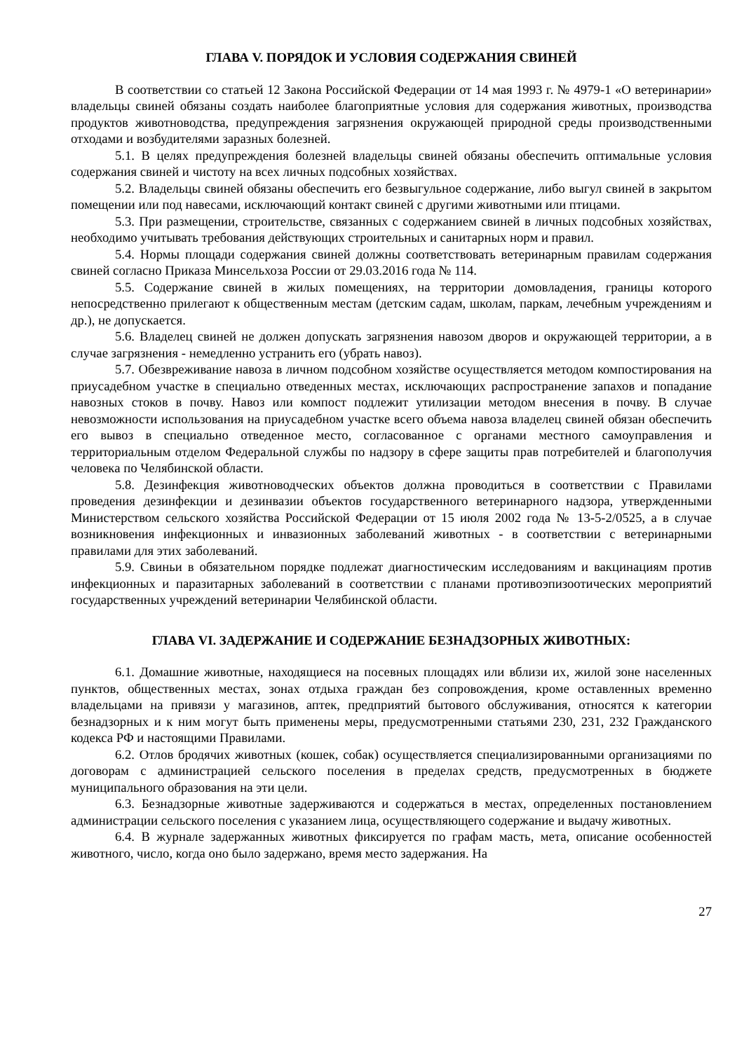ГЛАВА V. ПОРЯДОК И УСЛОВИЯ СОДЕРЖАНИЯ СВИНЕЙ
В соответствии со статьей 12 Закона Российской Федерации от 14 мая 1993 г. № 4979-1 «О ветеринарии» владельцы свиней обязаны создать наиболее благоприятные условия для содержания животных, производства продуктов животноводства, предупреждения загрязнения окружающей природной среды производственными отходами и возбудителями заразных болезней.
5.1. В целях предупреждения болезней владельцы свиней обязаны обеспечить оптимальные условия содержания свиней и чистоту на всех личных подсобных хозяйствах.
5.2. Владельцы свиней обязаны обеспечить его безвыгульное содержание, либо выгул свиней в закрытом помещении или под навесами, исключающий контакт свиней с другими животными или птицами.
5.3. При размещении, строительстве, связанных с содержанием свиней в личных подсобных хозяйствах, необходимо учитывать требования действующих строительных и санитарных норм и правил.
5.4. Нормы площади содержания свиней должны соответствовать ветеринарным правилам содержания свиней согласно Приказа Минсельхоза России от 29.03.2016 года № 114.
5.5. Содержание свиней в жилых помещениях, на территории домовладения, границы которого непосредственно прилегают к общественным местам (детским садам, школам, паркам, лечебным учреждениям и др.), не допускается.
5.6. Владелец свиней не должен допускать загрязнения навозом дворов и окружающей территории, а в случае загрязнения - немедленно устранить его (убрать навоз).
5.7. Обезвреживание навоза в личном подсобном хозяйстве осуществляется методом компостирования на приусадебном участке в специально отведенных местах, исключающих распространение запахов и попадание навозных стоков в почву. Навоз или компост подлежит утилизации методом внесения в почву. В случае невозможности использования на приусадебном участке всего объема навоза владелец свиней обязан обеспечить его вывоз в специально отведенное место, согласованное с органами местного самоуправления и территориальным отделом Федеральной службы по надзору в сфере защиты прав потребителей и благополучия человека по Челябинской области.
5.8. Дезинфекция животноводческих объектов должна проводиться в соответствии с Правилами проведения дезинфекции и дезинвазии объектов государственного ветеринарного надзора, утвержденными Министерством сельского хозяйства Российской Федерации от 15 июля 2002 года № 13-5-2/0525, а в случае возникновения инфекционных и инвазионных заболеваний животных - в соответствии с ветеринарными правилами для этих заболеваний.
5.9. Свиньи в обязательном порядке подлежат диагностическим исследованиям и вакцинациям против инфекционных и паразитарных заболеваний в соответствии с планами противоэпизоотических мероприятий государственных учреждений ветеринарии Челябинской области.
ГЛАВА VI. ЗАДЕРЖАНИЕ И СОДЕРЖАНИЕ БЕЗНАДЗОРНЫХ ЖИВОТНЫХ:
6.1. Домашние животные, находящиеся на посевных площадях или вблизи их, жилой зоне населенных пунктов, общественных местах, зонах отдыха граждан без сопровождения, кроме оставленных временно владельцами на привязи у магазинов, аптек, предприятий бытового обслуживания, относятся к категории безнадзорных и к ним могут быть применены меры, предусмотренными статьями 230, 231, 232 Гражданского кодекса РФ и настоящими Правилами.
6.2. Отлов бродячих животных (кошек, собак) осуществляется специализированными организациями по договорам с администрацией сельского поселения в пределах средств, предусмотренных в бюджете муниципального образования на эти цели.
6.3. Безнадзорные животные задерживаются и содержаться в местах, определенных постановлением администрации сельского поселения с указанием лица, осуществляющего содержание и выдачу животных.
6.4. В журнале задержанных животных фиксируется по графам масть, мета, описание особенностей животного, число, когда оно было задержано, время место задержания. На
27